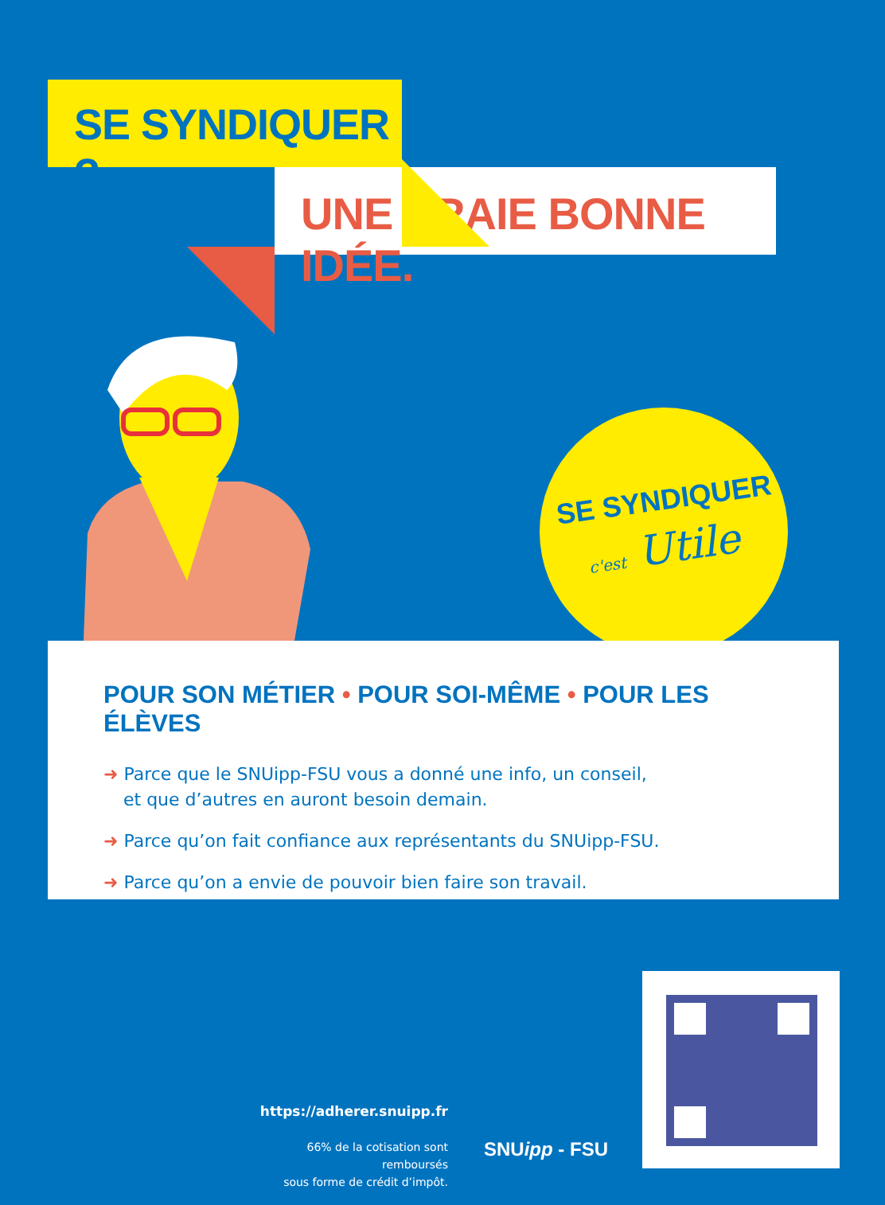SE SYNDIQUER ?
UNE VRAIE BONNE IDÉE.
SE SYNDIQUER
c'est Utile
POUR SON MÉTIER • POUR SOI-MÊME • POUR LES ÉLÈVES
➜ Parce que le SNUipp-FSU vous a donné une info, un conseil,
et que d’autres en auront besoin demain.
➜ Parce qu’on fait confiance aux représentants du SNUipp-FSU.
➜ Parce qu’on a envie de pouvoir bien faire son travail.
https://adherer.snuipp.fr
66% de la cotisation sont remboursés
sous forme de crédit d’impôt.
SNUipp - FSU